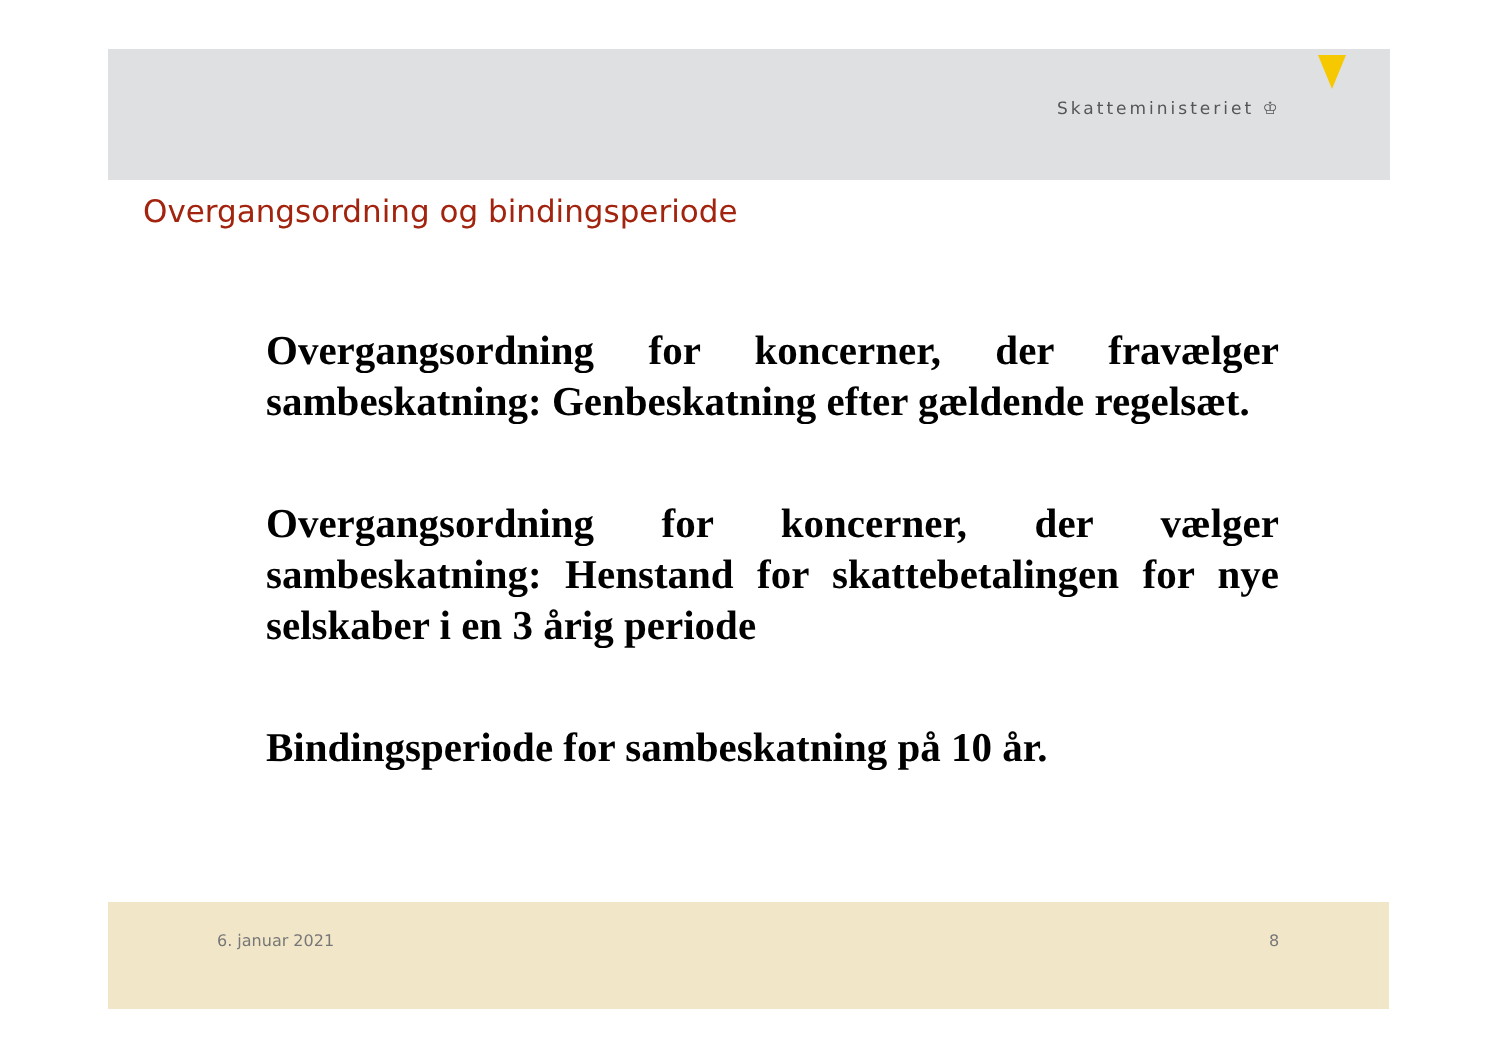Skatteministeriet ♔
Overgangsordning og bindingsperiode
Overgangsordning for koncerner, der fravælger sambeskatning: Genbeskatning efter gældende regelsæt.
Overgangsordning for koncerner, der vælger sambeskatning: Henstand for skattebetalingen for nye selskaber i en 3 årig periode
Bindingsperiode for sambeskatning på 10 år.
6. januar 2021 8